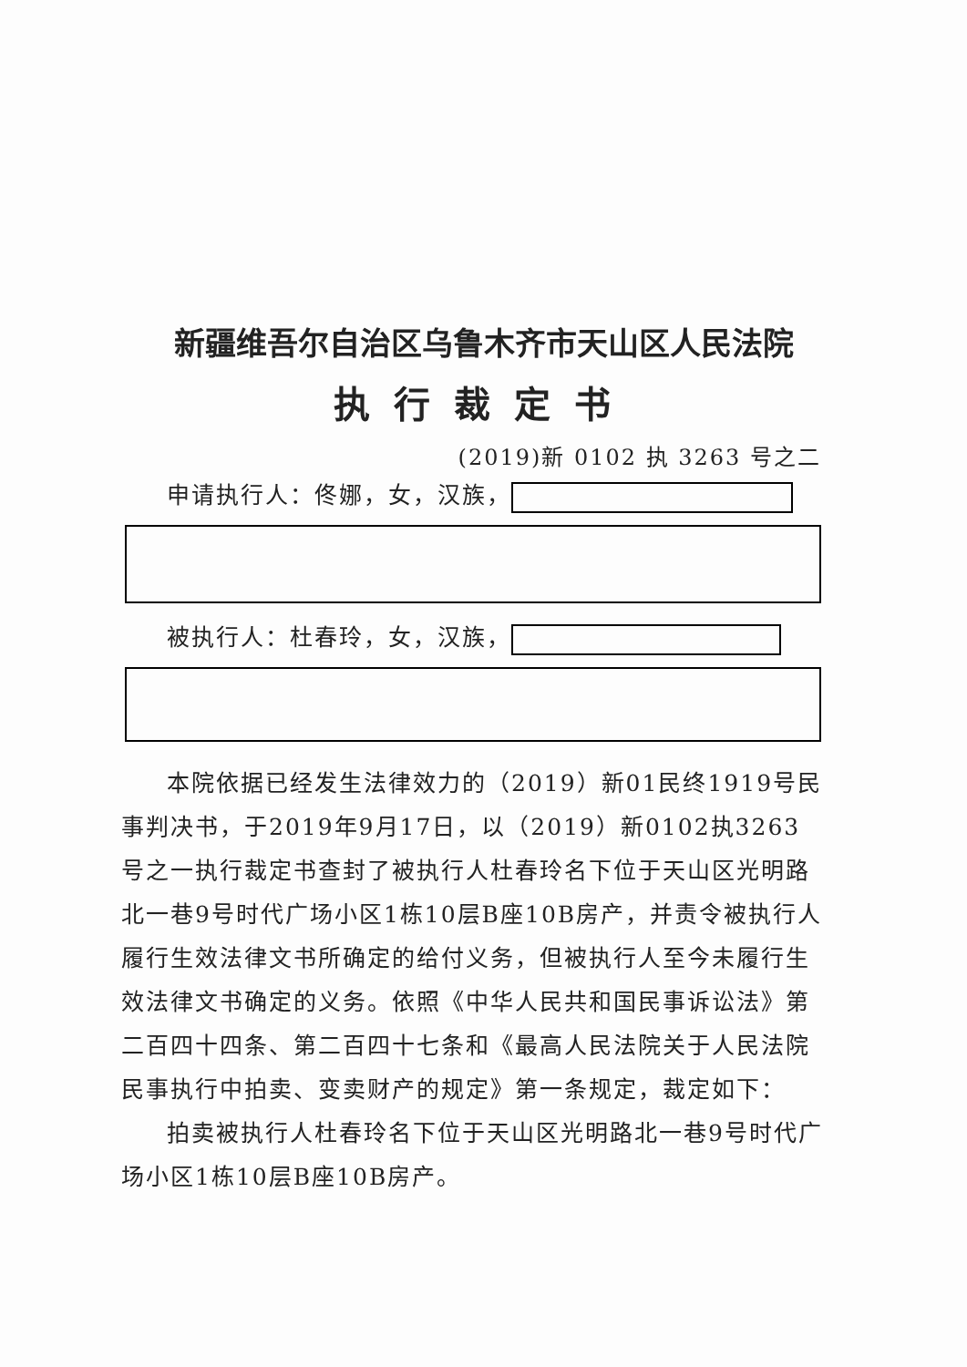新疆维吾尔自治区乌鲁木齐市天山区人民法院
执行裁定书
(2019)新 0102 执 3263 号之二
申请执行人：佟娜，女，汉族，
被执行人：杜春玲，女，汉族，
本院依据已经发生法律效力的（2019）新01民终1919号民事判决书，于2019年9月17日，以（2019）新0102执3263号之一执行裁定书查封了被执行人杜春玲名下位于天山区光明路北一巷9号时代广场小区1栋10层B座10B房产，并责令被执行人履行生效法律文书所确定的给付义务，但被执行人至今未履行生效法律文书确定的义务。依照《中华人民共和国民事诉讼法》第二百四十四条、第二百四十七条和《最高人民法院关于人民法院民事执行中拍卖、变卖财产的规定》第一条规定，裁定如下：
拍卖被执行人杜春玲名下位于天山区光明路北一巷9号时代广场小区1栋10层B座10B房产。